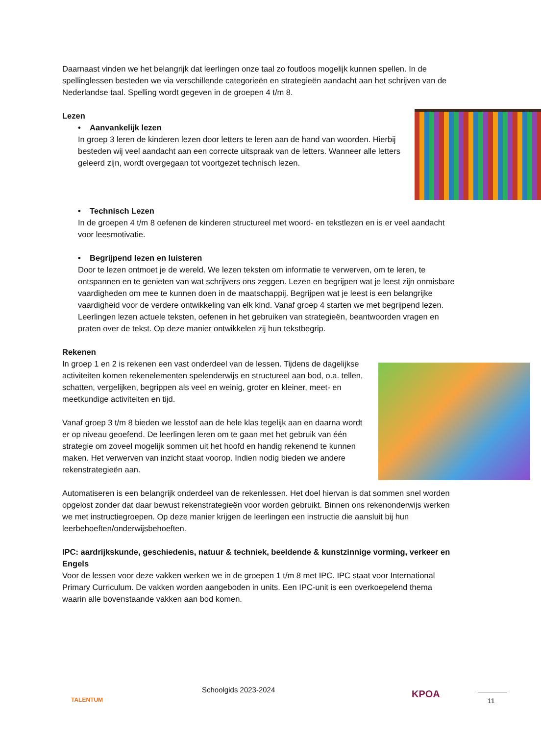Daarnaast vinden we het belangrijk dat leerlingen onze taal zo foutloos mogelijk kunnen spellen. In de spellinglessen besteden we via verschillende categorieën en strategieën aandacht aan het schrijven van de Nederlandse taal. Spelling wordt gegeven in de groepen 4 t/m 8.
Lezen
• Aanvankelijk lezen
In groep 3 leren de kinderen lezen door letters te leren aan de hand van woorden. Hierbij besteden wij veel aandacht aan een correcte uitspraak van de letters. Wanneer alle letters geleerd zijn, wordt overgegaan tot voortgezet technisch lezen.
• Technisch Lezen
In de groepen 4 t/m 8 oefenen de kinderen structureel met woord- en tekstlezen en is er veel aandacht voor leesmotivatie.
• Begrijpend lezen en luisteren
Door te lezen ontmoet je de wereld. We lezen teksten om informatie te verwerven, om te leren, te ontspannen en te genieten van wat schrijvers ons zeggen. Lezen en begrijpen wat je leest zijn onmisbare vaardigheden om mee te kunnen doen in de maatschappij. Begrijpen wat je leest is een belangrijke vaardigheid voor de verdere ontwikkeling van elk kind. Vanaf groep 4 starten we met begrijpend lezen. Leerlingen lezen actuele teksten, oefenen in het gebruiken van strategieën, beantwoorden vragen en praten over de tekst. Op deze manier ontwikkelen zij hun tekstbegrip.
Rekenen
In groep 1 en 2 is rekenen een vast onderdeel van de lessen. Tijdens de dagelijkse activiteiten komen rekenelementen spelenderwijs en structureel aan bod, o.a. tellen, schatten, vergelijken, begrippen als veel en weinig, groter en kleiner, meet- en meetkundige activiteiten en tijd.
Vanaf groep 3 t/m 8 bieden we lesstof aan de hele klas tegelijk aan en daarna wordt er op niveau geoefend. De leerlingen leren om te gaan met het gebruik van één strategie om zoveel mogelijk sommen uit het hoofd en handig rekenend te kunnen maken. Het verwerven van inzicht staat voorop. Indien nodig bieden we andere rekenstrategieën aan.
Automatiseren is een belangrijk onderdeel van de rekenlessen. Het doel hiervan is dat sommen snel worden opgelost zonder dat daar bewust rekenstrategieën voor worden gebruikt. Binnen ons rekenonderwijs werken we met instructiegroepen. Op deze manier krijgen de leerlingen een instructie die aansluit bij hun leerbehoeften/onderwijsbehoeften.
IPC: aardrijkskunde, geschiedenis, natuur & techniek, beeldende & kunstzinnige vorming, verkeer en Engels
Voor de lessen voor deze vakken werken we in de groepen 1 t/m 8 met IPC. IPC staat voor International Primary Curriculum. De vakken worden aangeboden in units. Een IPC-unit is een overkoepelend thema waarin alle bovenstaande vakken aan bod komen.
TALENTUM
Schoolgids 2023-2024 KPOA 11